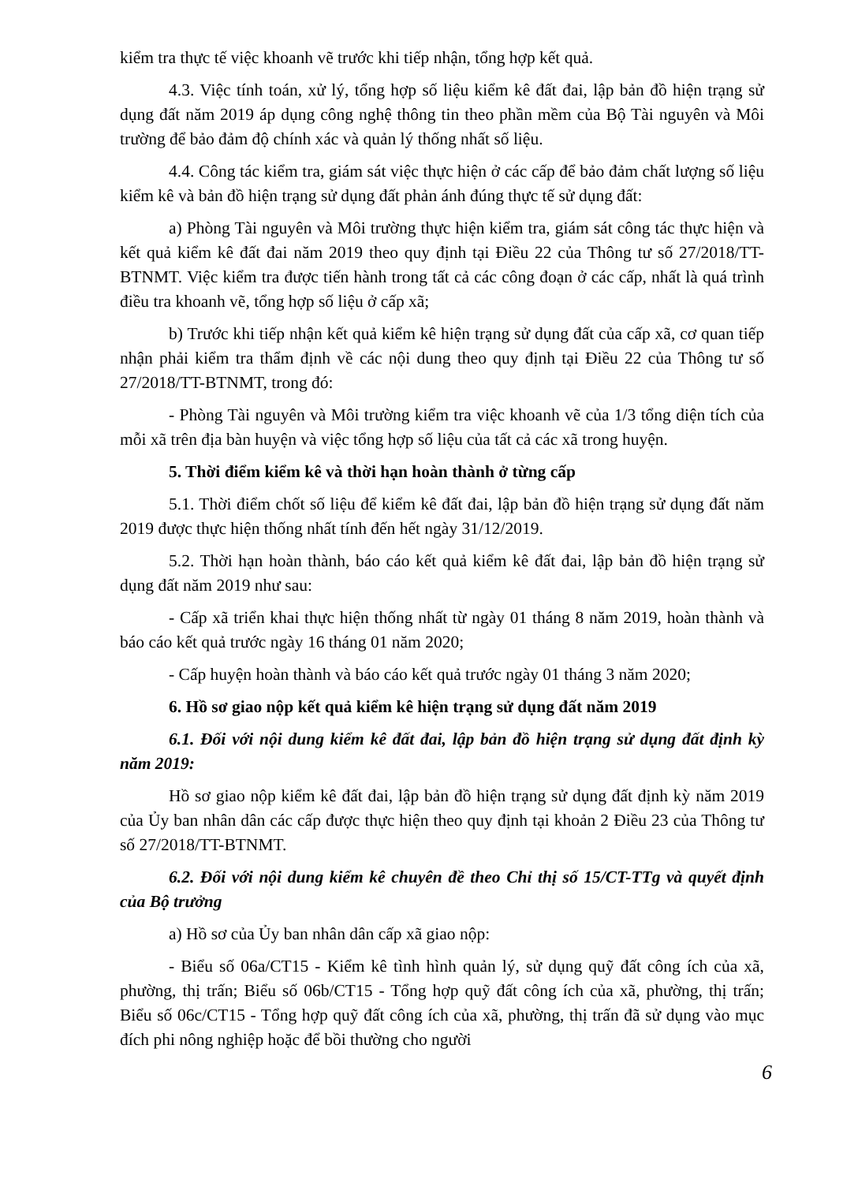kiểm tra thực tế việc khoanh vẽ trước khi tiếp nhận, tổng hợp kết quả.
4.3. Việc tính toán, xử lý, tổng hợp số liệu kiểm kê đất đai, lập bản đồ hiện trạng sử dụng đất năm 2019 áp dụng công nghệ thông tin theo phần mềm của Bộ Tài nguyên và Môi trường để bảo đảm độ chính xác và quản lý thống nhất số liệu.
4.4. Công tác kiểm tra, giám sát việc thực hiện ở các cấp để bảo đảm chất lượng số liệu kiểm kê và bản đồ hiện trạng sử dụng đất phản ánh đúng thực tế sử dụng đất:
a) Phòng Tài nguyên và Môi trường thực hiện kiểm tra, giám sát công tác thực hiện và kết quả kiểm kê đất đai năm 2019 theo quy định tại Điều 22 của Thông tư số 27/2018/TT-BTNMT. Việc kiểm tra được tiến hành trong tất cả các công đoạn ở các cấp, nhất là quá trình điều tra khoanh vẽ, tổng hợp số liệu ở cấp xã;
b) Trước khi tiếp nhận kết quả kiểm kê hiện trạng sử dụng đất của cấp xã, cơ quan tiếp nhận phải kiểm tra thẩm định về các nội dung theo quy định tại Điều 22 của Thông tư số 27/2018/TT-BTNMT, trong đó:
- Phòng Tài nguyên và Môi trường kiểm tra việc khoanh vẽ của 1/3 tổng diện tích của mỗi xã trên địa bàn huyện và việc tổng hợp số liệu của tất cả các xã trong huyện.
5. Thời điểm kiểm kê và thời hạn hoàn thành ở từng cấp
5.1. Thời điểm chốt số liệu để kiểm kê đất đai, lập bản đồ hiện trạng sử dụng đất năm 2019 được thực hiện thống nhất tính đến hết ngày 31/12/2019.
5.2. Thời hạn hoàn thành, báo cáo kết quả kiểm kê đất đai, lập bản đồ hiện trạng sử dụng đất năm 2019 như sau:
- Cấp xã triển khai thực hiện thống nhất từ ngày 01 tháng 8 năm 2019, hoàn thành và báo cáo kết quả trước ngày 16 tháng 01 năm 2020;
- Cấp huyện hoàn thành và báo cáo kết quả trước ngày 01 tháng 3 năm 2020;
6. Hồ sơ giao nộp kết quả kiểm kê hiện trạng sử dụng đất năm 2019
6.1. Đối với nội dung kiểm kê đất đai, lập bản đồ hiện trạng sử dụng đất định kỳ năm 2019:
Hồ sơ giao nộp kiểm kê đất đai, lập bản đồ hiện trạng sử dụng đất định kỳ năm 2019 của Ủy ban nhân dân các cấp được thực hiện theo quy định tại khoản 2 Điều 23 của Thông tư số 27/2018/TT-BTNMT.
6.2. Đối với nội dung kiểm kê chuyên đề theo Chỉ thị số 15/CT-TTg và quyết định của Bộ trưởng
a) Hồ sơ của Ủy ban nhân dân cấp xã giao nộp:
- Biểu số 06a/CT15 - Kiểm kê tình hình quản lý, sử dụng quỹ đất công ích của xã, phường, thị trấn; Biểu số 06b/CT15 - Tổng hợp quỹ đất công ích của xã, phường, thị trấn; Biểu số 06c/CT15 - Tổng hợp quỹ đất công ích của xã, phường, thị trấn đã sử dụng vào mục đích phi nông nghiệp hoặc để bồi thường cho người
6